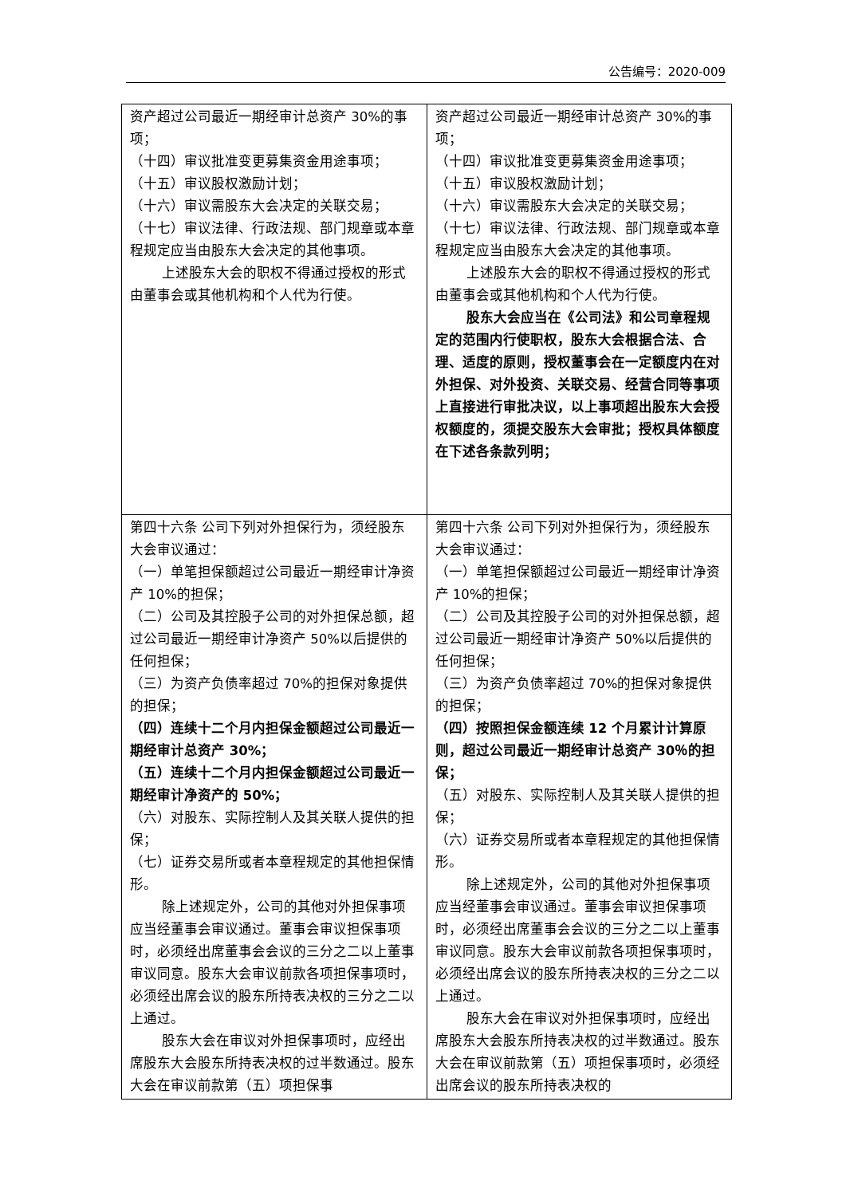公告编号：2020-009
| 资产超过公司最近一期经审计总资产 30%的事项； （十四）审议批准变更募集资金用途事项； （十五）审议股权激励计划； （十六）审议需股东大会决定的关联交易； （十七）审议法律、行政法规、部门规章或本章程规定应当由股东大会决定的其他事项。 上述股东大会的职权不得通过授权的形式由董事会或其他机构和个人代为行使。 | 资产超过公司最近一期经审计总资产 30%的事项； （十四）审议批准变更募集资金用途事项； （十五）审议股权激励计划； （十六）审议需股东大会决定的关联交易； （十七）审议法律、行政法规、部门规章或本章程规定应当由股东大会决定的其他事项。 上述股东大会的职权不得通过授权的形式由董事会或其他机构和个人代为行使。 股东大会应当在《公司法》和公司章程规定的范围内行使职权，股东大会根据合法、合理、适度的原则，授权董事会在一定额度内在对外担保、对外投资、关联交易、经营合同等事项上直接进行审批决议，以上事项超出股东大会授权额度的，须提交股东大会审批；授权具体额度在下述各条款列明； |
| 第四十六条 公司下列对外担保行为，须经股东大会审议通过： （一）单笔担保额超过公司最近一期经审计净资产 10%的担保； （二）公司及其控股子公司的对外担保总额，超过公司最近一期经审计净资产 50%以后提供的任何担保； （三）为资产负债率超过 70%的担保对象提供的担保； （四）连续十二个月内担保金额超过公司最近一期经审计总资产 30%； （五）连续十二个月内担保金额超过公司最近一期经审计净资产的 50%； （六）对股东、实际控制人及其关联人提供的担保； （七）证券交易所或者本章程规定的其他担保情形。 除上述规定外，公司的其他对外担保事项应当经董事会审议通过。董事会审议担保事项时，必须经出席董事会会议的三分之二以上董事审议同意。股东大会审议前款各项担保事项时，必须经出席会议的股东所持表决权的三分之二以上通过。 股东大会在审议对外担保事项时，应经出席股东大会股东所持表决权的过半数通过。股东大会在审议前款第（五）项担保事 | 第四十六条 公司下列对外担保行为，须经股东大会审议通过： （一）单笔担保额超过公司最近一期经审计净资产 10%的担保； （二）公司及其控股子公司的对外担保总额，超过公司最近一期经审计净资产 50%以后提供的任何担保； （三）为资产负债率超过 70%的担保对象提供的担保； （四）按照担保金额连续 12 个月累计计算原则，超过公司最近一期经审计总资产 30％的担保； （五）对股东、实际控制人及其关联人提供的担保； （六）证券交易所或者本章程规定的其他担保情形。 除上述规定外，公司的其他对外担保事项应当经董事会审议通过。董事会审议担保事项时，必须经出席董事会会议的三分之二以上董事审议同意。股东大会审议前款各项担保事项时，必须经出席会议的股东所持表决权的三分之二以上通过。 股东大会在审议对外担保事项时，应经出席股东大会股东所持表决权的过半数通过。股东大会在审议前款第（五）项担保事项时，必须经出席会议的股东所持表决权的 |